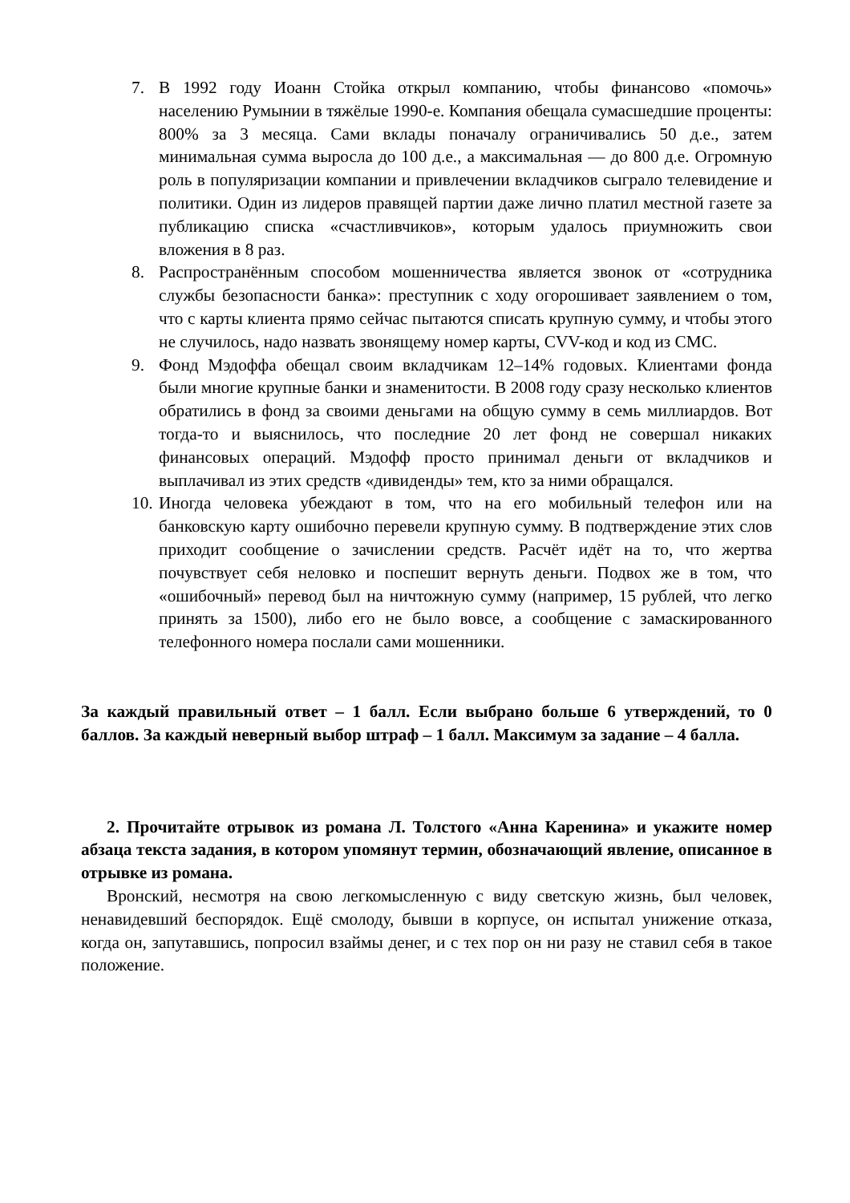7. В 1992 году Иоанн Стойка открыл компанию, чтобы финансово «помочь» населению Румынии в тяжёлые 1990-е. Компания обещала сумасшедшие проценты: 800% за 3 месяца. Сами вклады поначалу ограничивались 50 д.е., затем минимальная сумма выросла до 100 д.е., а максимальная — до 800 д.е. Огромную роль в популяризации компании и привлечении вкладчиков сыграло телевидение и политики. Один из лидеров правящей партии даже лично платил местной газете за публикацию списка «счастливчиков», которым удалось приумножить свои вложения в 8 раз.
8. Распространённым способом мошенничества является звонок от «сотрудника службы безопасности банка»: преступник с ходу огорошивает заявлением о том, что с карты клиента прямо сейчас пытаются списать крупную сумму, и чтобы этого не случилось, надо назвать звонящему номер карты, CVV-код и код из СМС.
9. Фонд Мэдоффа обещал своим вкладчикам 12–14% годовых. Клиентами фонда были многие крупные банки и знаменитости. В 2008 году сразу несколько клиентов обратились в фонд за своими деньгами на общую сумму в семь миллиардов. Вот тогда-то и выяснилось, что последние 20 лет фонд не совершал никаких финансовых операций. Мэдофф просто принимал деньги от вкладчиков и выплачивал из этих средств «дивиденды» тем, кто за ними обращался.
10.
Иногда человека убеждают в том, что на его мобильный телефон или на банковскую карту ошибочно перевели крупную сумму. В подтверждение этих слов приходит сообщение о зачислении средств. Расчёт идёт на то, что жертва почувствует себя неловко и поспешит вернуть деньги. Подвох же в том, что «ошибочный» перевод был на ничтожную сумму (например, 15 рублей, что легко принять за 1500), либо его не было вовсе, а сообщение с замаскированного телефонного номера послали сами мошенники.
За каждый правильный ответ – 1 балл. Если выбрано больше 6 утверждений, то 0 баллов. За каждый неверный выбор штраф – 1 балл. Максимум за задание – 4 балла.
2. Прочитайте отрывок из романа Л. Толстого «Анна Каренина» и укажите номер абзаца текста задания, в котором упомянут термин, обозначающий явление, описанное в отрывке из романа.
Вронский, несмотря на свою легкомысленную с виду светскую жизнь, был человек, ненавидевший беспорядок. Ещё смолоду, бывши в корпусе, он испытал унижение отказа, когда он, запутавшись, попросил взаймы денег, и с тех пор он ни разу не ставил себя в такое положение.